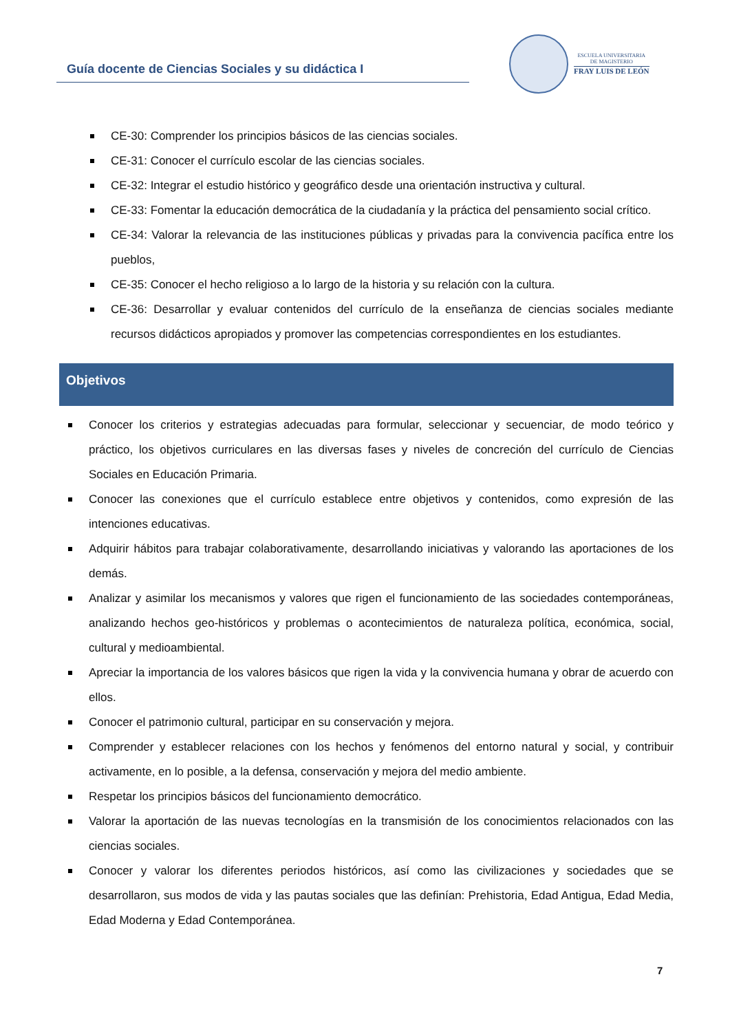Guía docente de Ciencias Sociales y su didáctica I
ESCUELA UNIVERSITARIA
DE MAGISTERIO
FRAY LUIS DE LEÓN
CE-30: Comprender los principios básicos de las ciencias sociales.
CE-31: Conocer el currículo escolar de las ciencias sociales.
CE-32: Integrar el estudio histórico y geográfico desde una orientación instructiva y cultural.
CE-33: Fomentar la educación democrática de la ciudadanía y la práctica del pensamiento social crítico.
CE-34: Valorar la relevancia de las instituciones públicas y privadas para la convivencia pacífica entre los pueblos,
CE-35: Conocer el hecho religioso a lo largo de la historia y su relación con la cultura.
CE-36: Desarrollar y evaluar contenidos del currículo de la enseñanza de ciencias sociales mediante recursos didácticos apropiados y promover las competencias correspondientes en los estudiantes.
Objetivos
Conocer los criterios y estrategias adecuadas para formular, seleccionar y secuenciar, de modo teórico y práctico, los objetivos curriculares en las diversas fases y niveles de concreción del currículo de Ciencias Sociales en Educación Primaria.
Conocer las conexiones que el currículo establece entre objetivos y contenidos, como expresión de las intenciones educativas.
Adquirir hábitos para trabajar colaborativamente, desarrollando iniciativas y valorando las aportaciones de los demás.
Analizar y asimilar los mecanismos y valores que rigen el funcionamiento de las sociedades contemporáneas, analizando hechos geo-históricos y problemas o acontecimientos de naturaleza política, económica, social, cultural y medioambiental.
Apreciar la importancia de los valores básicos que rigen la vida y la convivencia humana y obrar de acuerdo con ellos.
Conocer el patrimonio cultural, participar en su conservación y mejora.
Comprender y establecer relaciones con los hechos y fenómenos del entorno natural y social, y contribuir activamente, en lo posible, a la defensa, conservación y mejora del medio ambiente.
Respetar los principios básicos del funcionamiento democrático.
Valorar la aportación de las nuevas tecnologías en la transmisión de los conocimientos relacionados con las ciencias sociales.
Conocer y valorar los diferentes periodos históricos, así como las civilizaciones y sociedades que se desarrollaron, sus modos de vida y las pautas sociales que las definían: Prehistoria, Edad Antigua, Edad Media, Edad Moderna y Edad Contemporánea.
7